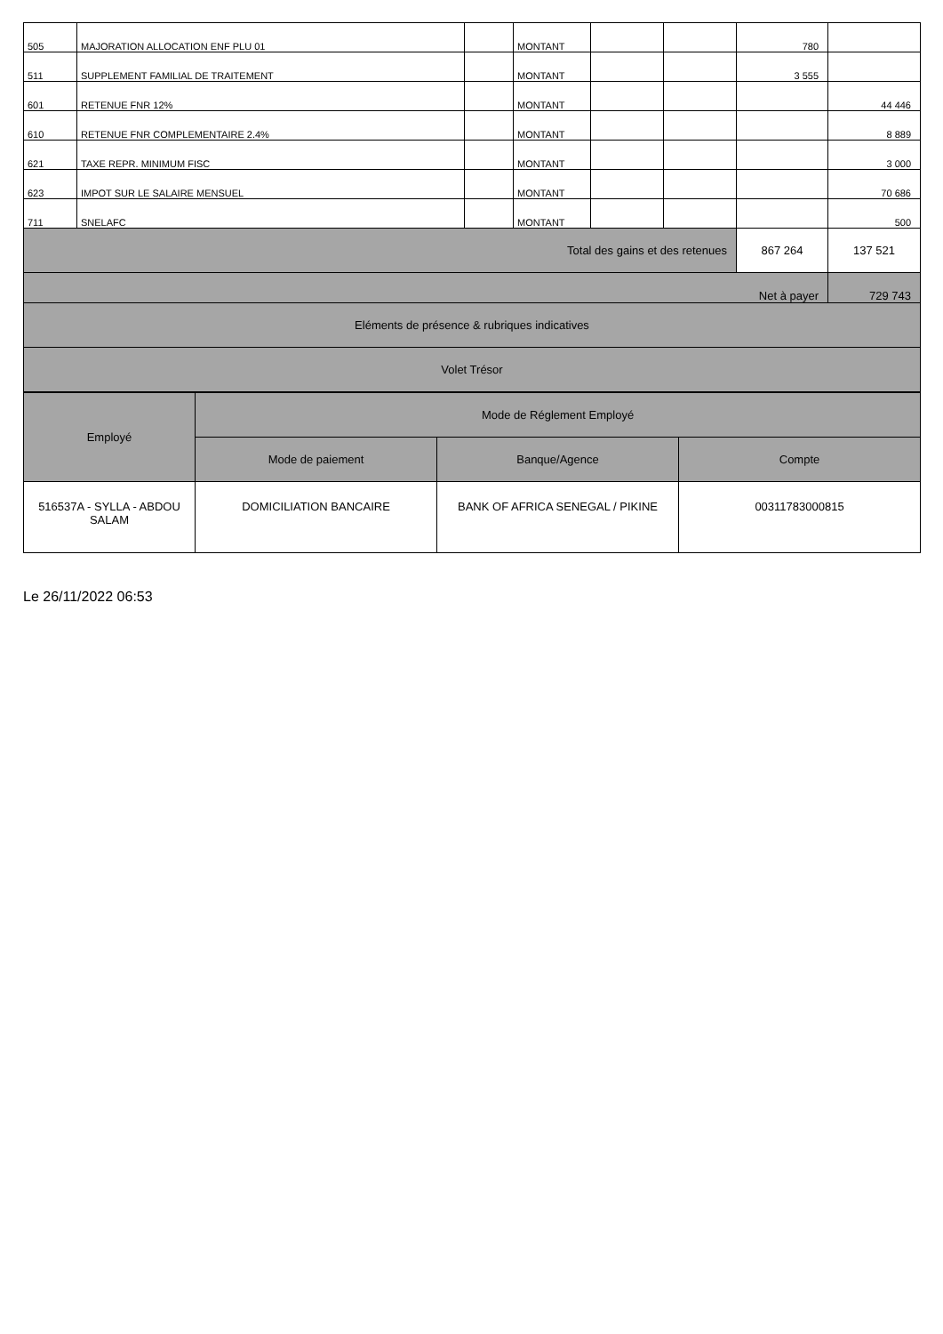| 505 | MAJORATION ALLOCATION ENF PLU 01 | | MONTANT | | | 780 | |
| 511 | SUPPLEMENT FAMILIAL DE TRAITEMENT | | MONTANT | | | 3 555 | |
| 601 | RETENUE FNR 12% | | MONTANT | | | | 44 446 |
| 610 | RETENUE FNR COMPLEMENTAIRE 2.4% | | MONTANT | | | | 8 889 |
| 621 | TAXE REPR. MINIMUM FISC | | MONTANT | | | | 3 000 |
| 623 | IMPOT SUR LE SALAIRE MENSUEL | | MONTANT | | | | 70 686 |
| 711 | SNELAFC | | MONTANT | | | | 500 |
| Total des gains et des retenues | | | | | | 867 264 | 137 521 |
| Net à payer | | | | | | | 729 743 |
| Eléments de présence & rubriques indicatives | | | | | | | |
| Volet Trésor | | | | | | | |
| Employé | Mode de Réglement Employé | | |
| --- | --- | --- | --- |
| | Mode de paiement | Banque/Agence | Compte |
| 516537A - SYLLA - ABDOU SALAM | DOMICILIATION BANCAIRE | BANK OF AFRICA SENEGAL / PIKINE | 00311783000815 |
Le 26/11/2022 06:53